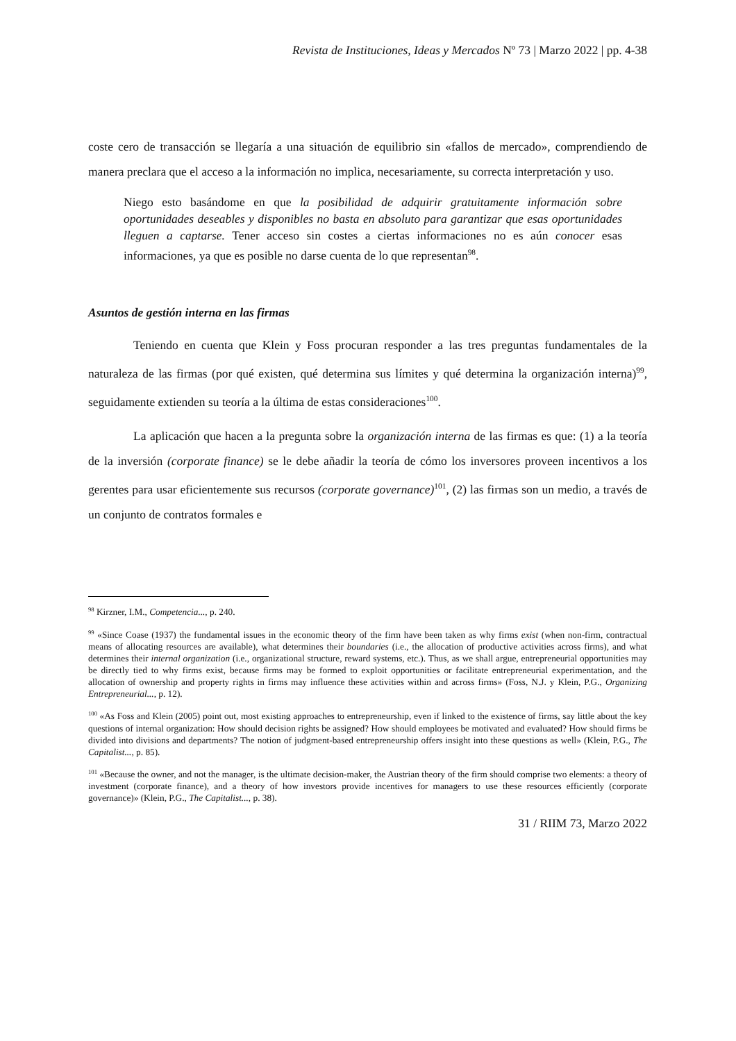Revista de Instituciones, Ideas y Mercados Nº 73 | Marzo 2022 | pp. 4-38
coste cero de transacción se llegaría a una situación de equilibrio sin «fallos de mercado», comprendiendo de manera preclara que el acceso a la información no implica, necesariamente, su correcta interpretación y uso.
Niego esto basándome en que la posibilidad de adquirir gratuitamente información sobre oportunidades deseables y disponibles no basta en absoluto para garantizar que esas oportunidades lleguen a captarse. Tener acceso sin costes a ciertas informaciones no es aún conocer esas informaciones, ya que es posible no darse cuenta de lo que representan<sup>98</sup>.
Asuntos de gestión interna en las firmas
Teniendo en cuenta que Klein y Foss procuran responder a las tres preguntas fundamentales de la naturaleza de las firmas (por qué existen, qué determina sus límites y qué determina la organización interna)<sup>99</sup>, seguidamente extienden su teoría a la última de estas consideraciones<sup>100</sup>.
La aplicación que hacen a la pregunta sobre la organización interna de las firmas es que: (1) a la teoría de la inversión (corporate finance) se le debe añadir la teoría de cómo los inversores proveen incentivos a los gerentes para usar eficientemente sus recursos (corporate governance)<sup>101</sup>, (2) las firmas son un medio, a través de un conjunto de contratos formales e
<sup>98</sup> Kirzner, I.M., Competencia..., p. 240.
<sup>99</sup> «Since Coase (1937) the fundamental issues in the economic theory of the firm have been taken as why firms exist (when non-firm, contractual means of allocating resources are available), what determines their boundaries (i.e., the allocation of productive activities across firms), and what determines their internal organization (i.e., organizational structure, reward systems, etc.). Thus, as we shall argue, entrepreneurial opportunities may be directly tied to why firms exist, because firms may be formed to exploit opportunities or facilitate entrepreneurial experimentation, and the allocation of ownership and property rights in firms may influence these activities within and across firms» (Foss, N.J. y Klein, P.G., Organizing Entrepreneurial..., p. 12).
<sup>100</sup> «As Foss and Klein (2005) point out, most existing approaches to entrepreneurship, even if linked to the existence of firms, say little about the key questions of internal organization: How should decision rights be assigned? How should employees be motivated and evaluated? How should firms be divided into divisions and departments? The notion of judgment-based entrepreneurship offers insight into these questions as well» (Klein, P.G., The Capitalist..., p. 85).
<sup>101</sup> «Because the owner, and not the manager, is the ultimate decision-maker, the Austrian theory of the firm should comprise two elements: a theory of investment (corporate finance), and a theory of how investors provide incentives for managers to use these resources efficiently (corporate governance)» (Klein, P.G., The Capitalist..., p. 38).
31 / RIIM 73, Marzo 2022